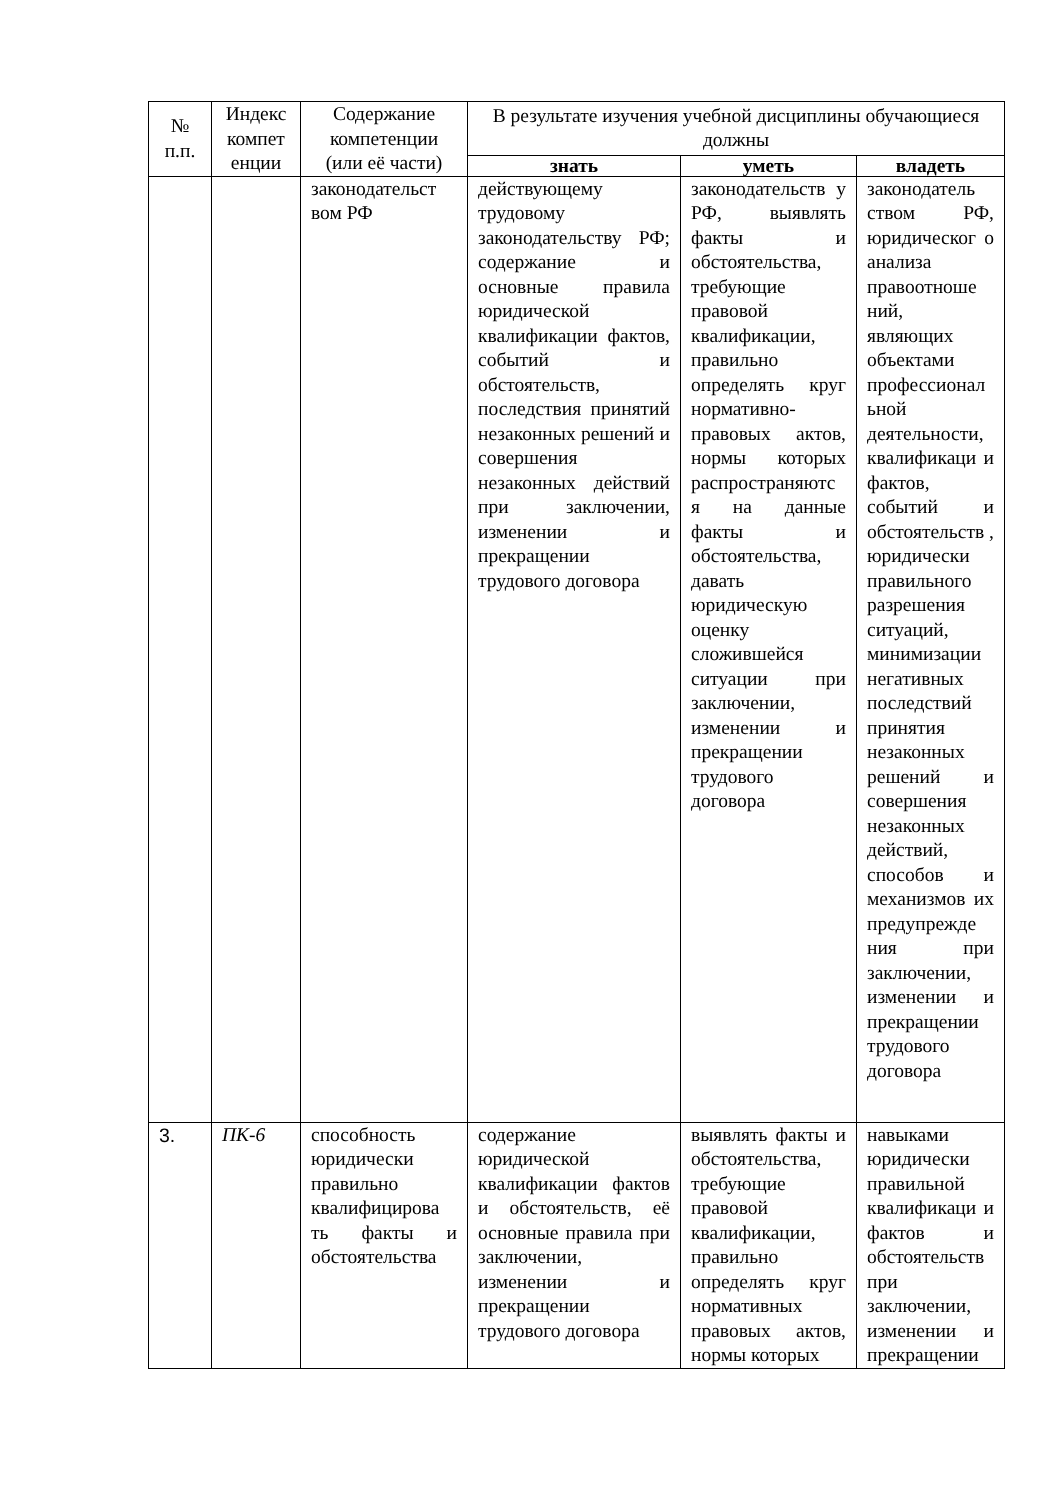| № п.п. | Индекс компет енции | Содержание компетенции (или её части) | В результате изучения учебной дисциплины обучающиеся должны | | |
| --- | --- | --- | --- | --- | --- |
| | | | знать | уметь | владеть |
| | | законодательст вом РФ | действующему трудовому законодательству РФ; содержание и основные правила юридической квалификации фактов, событий и обстоятельств, последствия принятий незаконных решений и совершения незаконных действий при заключении, изменении и прекращении трудового договора | законодательств у РФ, выявлять факты и обстоятельства, требующие правовой квалификации, правильно определять круг нормативно-правовых актов, нормы которых распространяютс я на данные факты и обстоятельства, давать юридическую оценку сложившейся ситуации при заключении, изменении и прекращении трудового договора | законодатель ством РФ, юридическог о анализа правоотноше ний, являющих объектами профессионал ьной деятельности, квалификаци и фактов, событий и обстоятельств , юридически правильного разрешения ситуаций, минимизации негативных последствий принятия незаконных решений и совершения незаконных действий, способов и механизмов их предупрежде ния при заключении, изменении и прекращении трудового договора |
| 3. | ПК-6 | способность юридически правильно квалифицирова ть факты и обстоятельства | содержание юридической квалификации фактов и обстоятельств, её основные правила при заключении, изменении и прекращении трудового договора | выявлять факты и обстоятельства, требующие правовой квалификации, правильно определять круг нормативных правовых актов, нормы которых | навыками юридически правильной квалификаци и фактов и обстоятельств при заключении, изменении и прекращении |